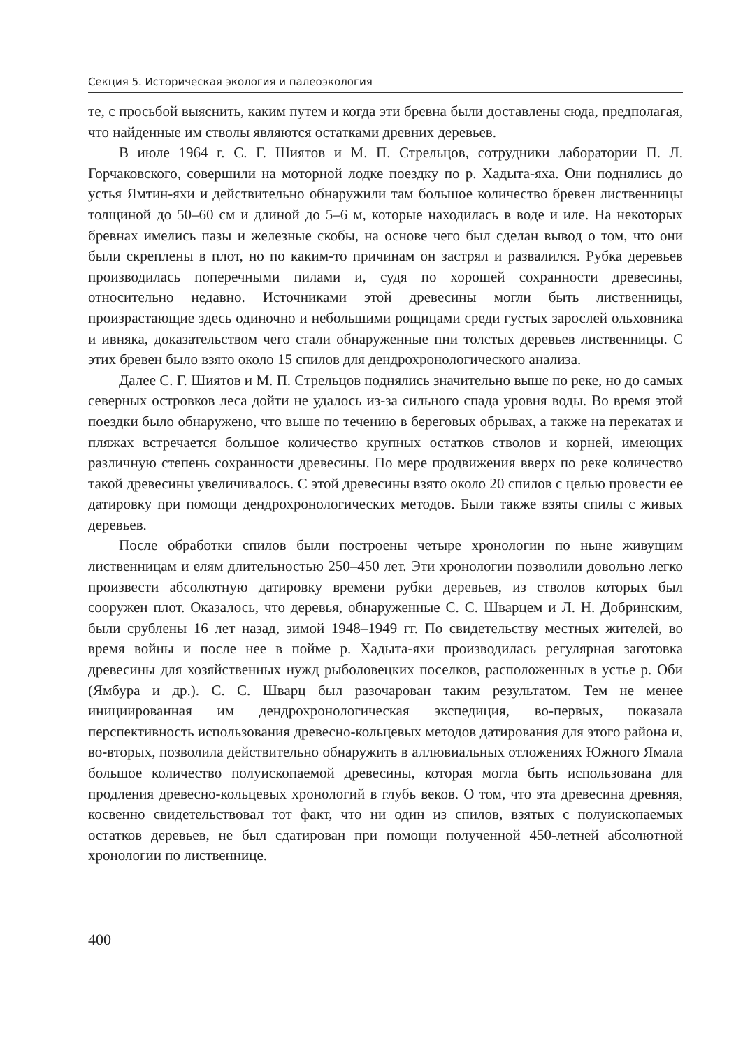Секция 5. Историческая экология и палеоэкология
те, с просьбой выяснить, каким путем и когда эти бревна были доставлены сюда, предполагая, что найденные им стволы являются остатками древних деревьев.
В июле 1964 г. С. Г. Шиятов и М. П. Стрельцов, сотрудники лаборатории П. Л. Горчаковского, совершили на моторной лодке поездку по р. Хадыта-яха. Они поднялись до устья Ямтин-яхи и действительно обнаружили там большое количество бревен лиственницы толщиной до 50–60 см и длиной до 5–6 м, которые находилась в воде и иле. На некоторых бревнах имелись пазы и железные скобы, на основе чего был сделан вывод о том, что они были скреплены в плот, но по каким-то причинам он застрял и развалился. Рубка деревьев производилась поперечными пилами и, судя по хорошей сохранности древесины, относительно недавно. Источниками этой древесины могли быть лиственницы, произрастающие здесь одиночно и небольшими рощицами среди густых зарослей ольховника и ивняка, доказательством чего стали обнаруженные пни толстых деревьев лиственницы. С этих бревен было взято около 15 спилов для дендрохронологического анализа.
Далее С. Г. Шиятов и М. П. Стрельцов поднялись значительно выше по реке, но до самых северных островков леса дойти не удалось из-за сильного спада уровня воды. Во время этой поездки было обнаружено, что выше по течению в береговых обрывах, а также на перекатах и пляжах встречается большое количество крупных остатков стволов и корней, имеющих различную степень сохранности древесины. По мере продвижения вверх по реке количество такой древесины увеличивалось. С этой древесины взято около 20 спилов с целью провести ее датировку при помощи дендрохронологических методов. Были также взяты спилы с живых деревьев.
После обработки спилов были построены четыре хронологии по ныне живущим лиственницам и елям длительностью 250–450 лет. Эти хронологии позволили довольно легко произвести абсолютную датировку времени рубки деревьев, из стволов которых был сооружен плот. Оказалось, что деревья, обнаруженные С. С. Шварцем и Л. Н. Добринским, были срублены 16 лет назад, зимой 1948–1949 гг. По свидетельству местных жителей, во время войны и после нее в пойме р. Хадыта-яхи производилась регулярная заготовка древесины для хозяйственных нужд рыболовецких поселков, расположенных в устье р. Оби (Ямбура и др.). С. С. Шварц был разочарован таким результатом. Тем не менее инициированная им дендрохронологическая экспедиция, во-первых, показала перспективность использования древесно-кольцевых методов датирования для этого района и, во-вторых, позволила действительно обнаружить в аллювиальных отложениях Южного Ямала большое количество полуископаемой древесины, которая могла быть использована для продления древесно-кольцевых хронологий в глубь веков. О том, что эта древесина древняя, косвенно свидетельствовал тот факт, что ни один из спилов, взятых с полуископаемых остатков деревьев, не был сдатирован при помощи полученной 450-летней абсолютной хронологии по лиственнице.
400